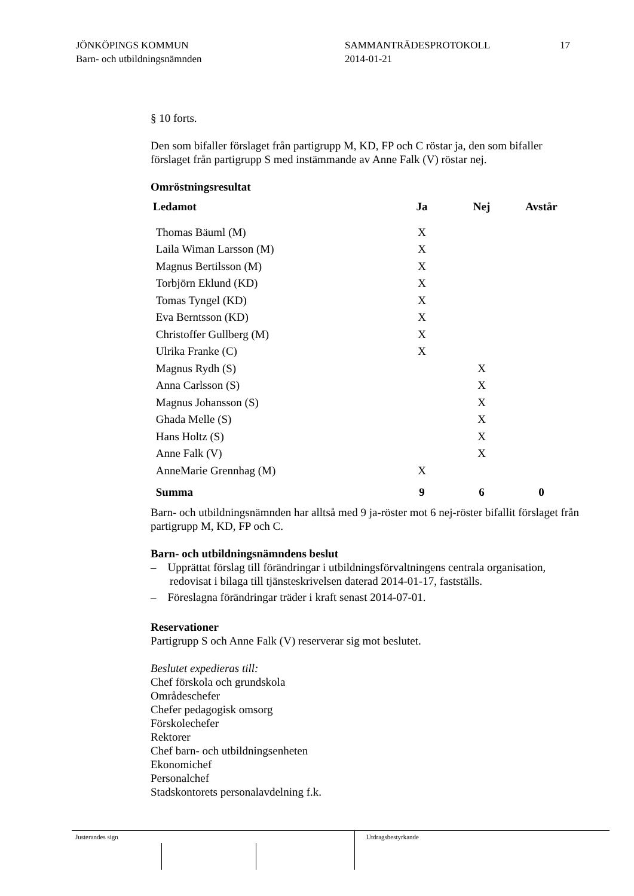JÖNKÖPINGS KOMMUN
Barn- och utbildningsnämnden
SAMMANTRÄDESPROTOKOLL
2014-01-21
17
§ 10 forts.
Den som bifaller förslaget från partigrupp M, KD, FP och C röstar ja, den som bifaller förslaget från partigrupp S med instämmande av Anne Falk (V) röstar nej.
Omröstningsresultat
| Ledamot | Ja | Nej | Avstår |
| --- | --- | --- | --- |
| Thomas Bäuml (M) | X | | |
| Laila Wiman Larsson (M) | X | | |
| Magnus Bertilsson (M) | X | | |
| Torbjörn Eklund (KD) | X | | |
| Tomas Tyngel (KD) | X | | |
| Eva Berntsson (KD) | X | | |
| Christoffer Gullberg (M) | X | | |
| Ulrika Franke (C) | X | | |
| Magnus Rydh (S) | | X | |
| Anna Carlsson (S) | | X | |
| Magnus Johansson (S) | | X | |
| Ghada Melle (S) | | X | |
| Hans Holtz (S) | | X | |
| Anne Falk (V) | | X | |
| AnneMarie Grennhag (M) | X | | |
| Summa | 9 | 6 | 0 |
Barn- och utbildningsnämnden har alltså med 9 ja-röster mot 6 nej-röster bifallit förslaget från partigrupp M, KD, FP och C.
Barn- och utbildningsnämndens beslut
– Upprättat förslag till förändringar i utbildningsförvaltningens centrala organisation, redovisat i bilaga till tjänsteskrivelsen daterad 2014-01-17, fastställs.
– Föreslagna förändringar träder i kraft senast 2014-07-01.
Reservationer
Partigrupp S och Anne Falk (V) reserverar sig mot beslutet.
Beslutet expedieras till:
Chef förskola och grundskola
Områdeschefer
Chefer pedagogisk omsorg
Förskolechefer
Rektorer
Chef barn- och utbildningsenheten
Ekonomichef
Personalchef
Stadskontorets personalavdelning f.k.
Justerandes sign Utdragsbestyrkande